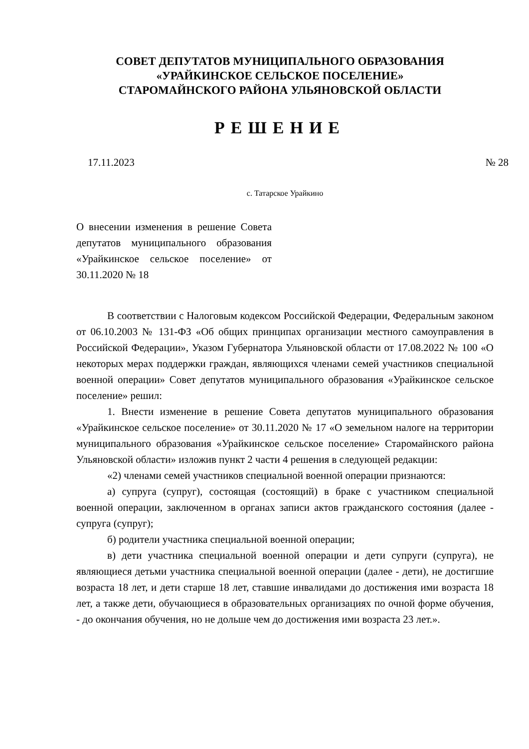СОВЕТ ДЕПУТАТОВ МУНИЦИПАЛЬНОГО ОБРАЗОВАНИЯ
«УРАЙКИНСКОЕ СЕЛЬСКОЕ ПОСЕЛЕНИЕ»
СТАРОМАЙНСКОГО РАЙОНА УЛЬЯНОВСКОЙ ОБЛАСТИ
РЕШЕНИЕ
17.11.2023 № 28
с. Татарское Урайкино
О внесении изменения в решение Совета депутатов муниципального образования «Урайкинское сельское поселение» от 30.11.2020 № 18
В соответствии с Налоговым кодексом Российской Федерации, Федеральным законом от 06.10.2003 № 131-ФЗ «Об общих принципах организации местного самоуправления в Российской Федерации», Указом Губернатора Ульяновской области от 17.08.2022 № 100 «О некоторых мерах поддержки граждан, являющихся членами семей участников специальной военной операции» Совет депутатов муниципального образования «Урайкинское сельское поселение» решил:
1. Внести изменение в решение Совета депутатов муниципального образования «Урайкинское сельское поселение» от 30.11.2020 № 17 «О земельном налоге на территории муниципального образования «Урайкинское сельское поселение» Старомайнского района Ульяновской области» изложив пункт 2 части 4 решения в следующей редакции:
«2) членами семей участников специальной военной операции признаются:
а) супруга (супруг), состоящая (состоящий) в браке с участником специальной военной операции, заключенном в органах записи актов гражданского состояния (далее - супруга (супруг);
б) родители участника специальной военной операции;
в) дети участника специальной военной операции и дети супруги (супруга), не являющиеся детьми участника специальной военной операции (далее - дети), не достигшие возраста 18 лет, и дети старше 18 лет, ставшие инвалидами до достижения ими возраста 18 лет, а также дети, обучающиеся в образовательных организациях по очной форме обучения, - до окончания обучения, но не дольше чем до достижения ими возраста 23 лет.».